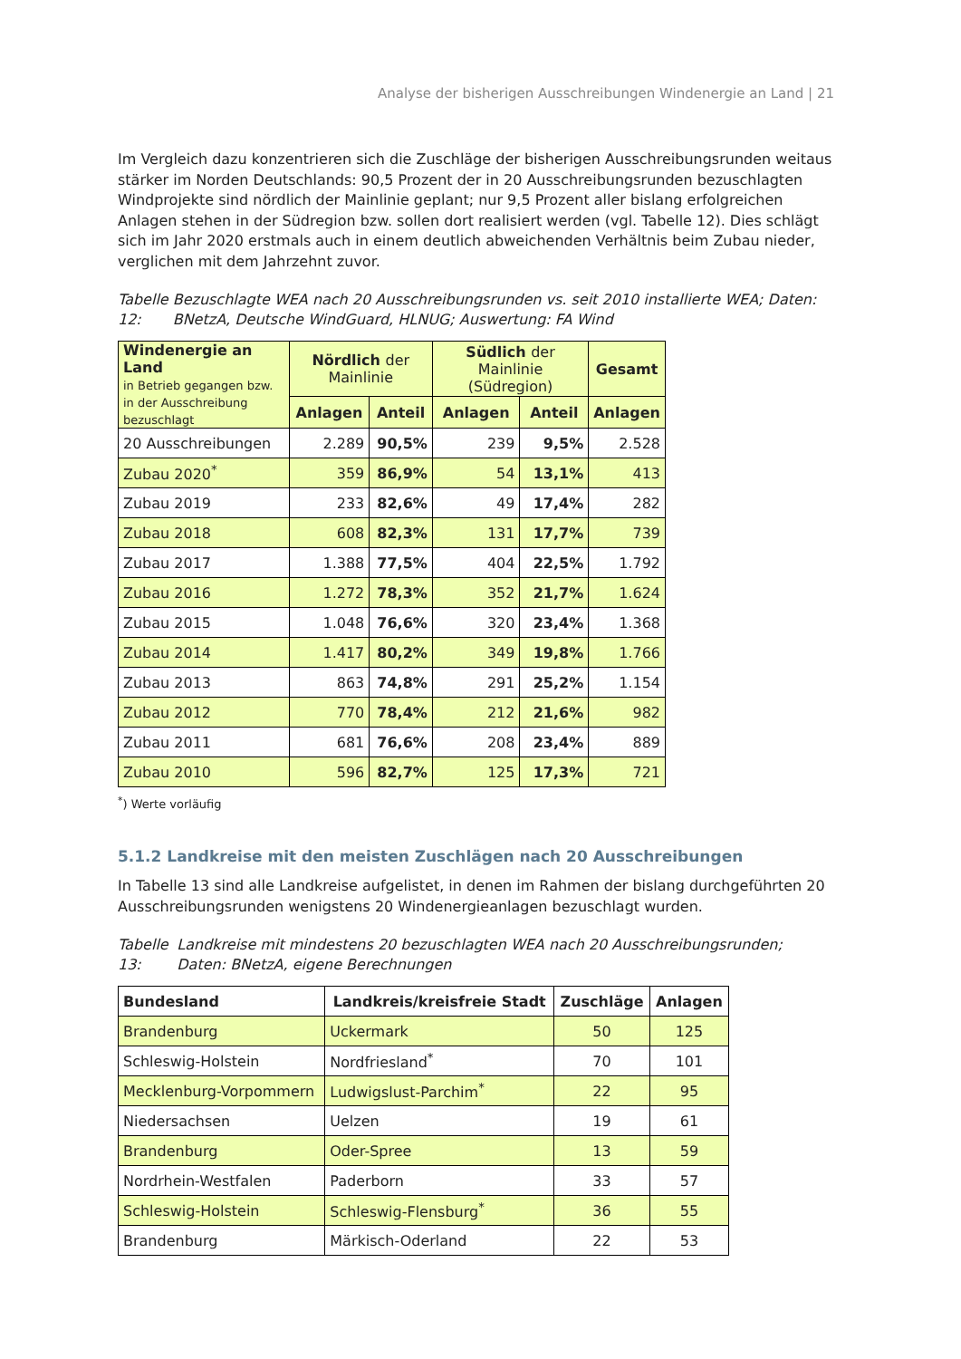Analyse der bisherigen Ausschreibungen Windenergie an Land | 21
Im Vergleich dazu konzentrieren sich die Zuschläge der bisherigen Ausschreibungsrunden weitaus stärker im Norden Deutschlands: 90,5 Prozent der in 20 Ausschreibungsrunden bezuschlagten Windprojekte sind nördlich der Mainlinie geplant; nur 9,5 Prozent aller bislang erfolgreichen Anlagen stehen in der Südregion bzw. sollen dort realisiert werden (vgl. Tabelle 12). Dies schlägt sich im Jahr 2020 erstmals auch in einem deutlich abweichenden Verhältnis beim Zubau nieder, verglichen mit dem Jahrzehnt zuvor.
Tabelle 12: Bezuschlagte WEA nach 20 Ausschreibungsrunden vs. seit 2010 installierte WEA; Daten: BNetzA, Deutsche WindGuard, HLNUG; Auswertung: FA Wind
| Windenergie an Land in Betrieb gegangen bzw. in der Ausschreibung bezuschlagt | Nördlich der Mainlinie | | Südlich der Mainlinie (Südregion) | | Gesamt |
| --- | --- | --- | --- | --- | --- |
| | Anlagen | Anteil | Anlagen | Anteil | Anlagen |
| 20 Ausschreibungen | 2.289 | 90,5% | 239 | 9,5% | 2.528 |
| Zubau 2020<sup>*</sup> | 359 | 86,9% | 54 | 13,1% | 413 |
| Zubau 2019 | 233 | 82,6% | 49 | 17,4% | 282 |
| Zubau 2018 | 608 | 82,3% | 131 | 17,7% | 739 |
| Zubau 2017 | 1.388 | 77,5% | 404 | 22,5% | 1.792 |
| Zubau 2016 | 1.272 | 78,3% | 352 | 21,7% | 1.624 |
| Zubau 2015 | 1.048 | 76,6% | 320 | 23,4% | 1.368 |
| Zubau 2014 | 1.417 | 80,2% | 349 | 19,8% | 1.766 |
| Zubau 2013 | 863 | 74,8% | 291 | 25,2% | 1.154 |
| Zubau 2012 | 770 | 78,4% | 212 | 21,6% | 982 |
| Zubau 2011 | 681 | 76,6% | 208 | 23,4% | 889 |
| Zubau 2010 | 596 | 82,7% | 125 | 17,3% | 721 |
<sup>*</sup>) Werte vorläufig
5.1.2 Landkreise mit den meisten Zuschlägen nach 20 Ausschreibungen
In Tabelle 13 sind alle Landkreise aufgelistet, in denen im Rahmen der bislang durchgeführten 20 Ausschreibungsrunden wenigstens 20 Windenergieanlagen bezuschlagt wurden.
Tabelle 13: Landkreise mit mindestens 20 bezuschlagten WEA nach 20 Ausschreibungsrunden; Daten: BNetzA, eigene Berechnungen
| Bundesland | Landkreis/kreisfreie Stadt | Zuschläge | Anlagen |
| --- | --- | --- | --- |
| Brandenburg | Uckermark | 50 | 125 |
| Schleswig-Holstein | Nordfriesland<sup>*</sup> | 70 | 101 |
| Mecklenburg-Vorpommern | Ludwigslust-Parchim<sup>*</sup> | 22 | 95 |
| Niedersachsen | Uelzen | 19 | 61 |
| Brandenburg | Oder-Spree | 13 | 59 |
| Nordrhein-Westfalen | Paderborn | 33 | 57 |
| Schleswig-Holstein | Schleswig-Flensburg<sup>*</sup> | 36 | 55 |
| Brandenburg | Märkisch-Oderland | 22 | 53 |